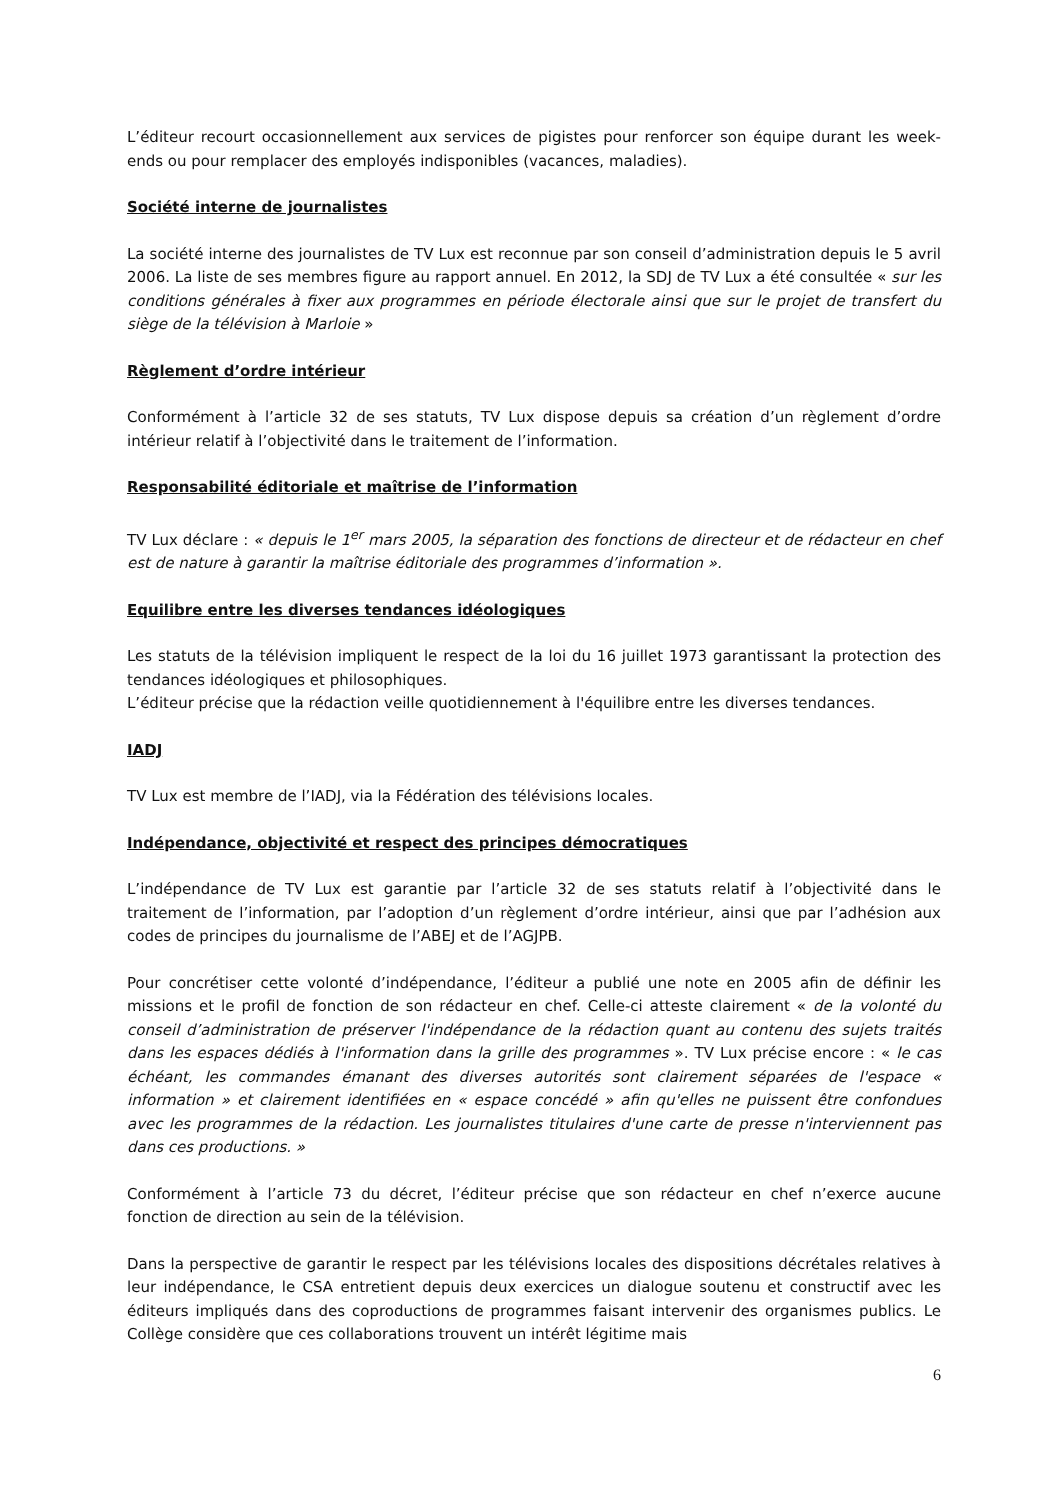L’éditeur recourt occasionnellement aux services de pigistes pour renforcer son équipe durant les week-ends ou pour remplacer des employés indisponibles (vacances, maladies).
Société interne de journalistes
La société interne des journalistes de TV Lux est reconnue par son conseil d’administration depuis le 5 avril 2006. La liste de ses membres figure au rapport annuel. En 2012, la SDJ de TV Lux a été consultée « sur les conditions générales à fixer aux programmes en période électorale ainsi que sur le projet de transfert du siège de la télévision à Marloie »
Règlement d’ordre intérieur
Conformément à l’article 32 de ses statuts, TV Lux dispose depuis sa création d’un règlement d’ordre intérieur relatif à l’objectivité dans le traitement de l’information.
Responsabilité éditoriale et maîtrise de l’information
TV Lux déclare : « depuis le 1<sup>er</sup> mars 2005, la séparation des fonctions de directeur et de rédacteur en chef est de nature à garantir la maîtrise éditoriale des programmes d’information ».
Equilibre entre les diverses tendances idéologiques
Les statuts de la télévision impliquent le respect de la loi du 16 juillet 1973 garantissant la protection des tendances idéologiques et philosophiques.
L’éditeur précise que la rédaction veille quotidiennement à l'équilibre entre les diverses tendances.
IADJ
TV Lux est membre de l’IADJ, via la Fédération des télévisions locales.
Indépendance, objectivité et respect des principes démocratiques
L’indépendance de TV Lux est garantie par l’article 32 de ses statuts relatif à l’objectivité dans le traitement de l’information, par l’adoption d’un règlement d’ordre intérieur, ainsi que par l’adhésion aux codes de principes du journalisme de l’ABEJ et de l’AGJPB.
Pour concrétiser cette volonté d’indépendance, l’éditeur a publié une note en 2005 afin de définir les missions et le profil de fonction de son rédacteur en chef. Celle-ci atteste clairement « de la volonté du conseil d’administration de préserver l'indépendance de la rédaction quant au contenu des sujets traités dans les espaces dédiés à l'information dans la grille des programmes ». TV Lux précise encore : « le cas échéant, les commandes émanant des diverses autorités sont clairement séparées de l'espace « information » et clairement identifiées en « espace concédé » afin qu'elles ne puissent être confondues avec les programmes de la rédaction. Les journalistes titulaires d'une carte de presse n'interviennent pas dans ces productions. »
Conformément à l’article 73 du décret, l’éditeur précise que son rédacteur en chef n’exerce aucune fonction de direction au sein de la télévision.
Dans la perspective de garantir le respect par les télévisions locales des dispositions décrétales relatives à leur indépendance, le CSA entretient depuis deux exercices un dialogue soutenu et constructif avec les éditeurs impliqués dans des coproductions de programmes faisant intervenir des organismes publics. Le Collège considère que ces collaborations trouvent un intérêt légitime mais
6